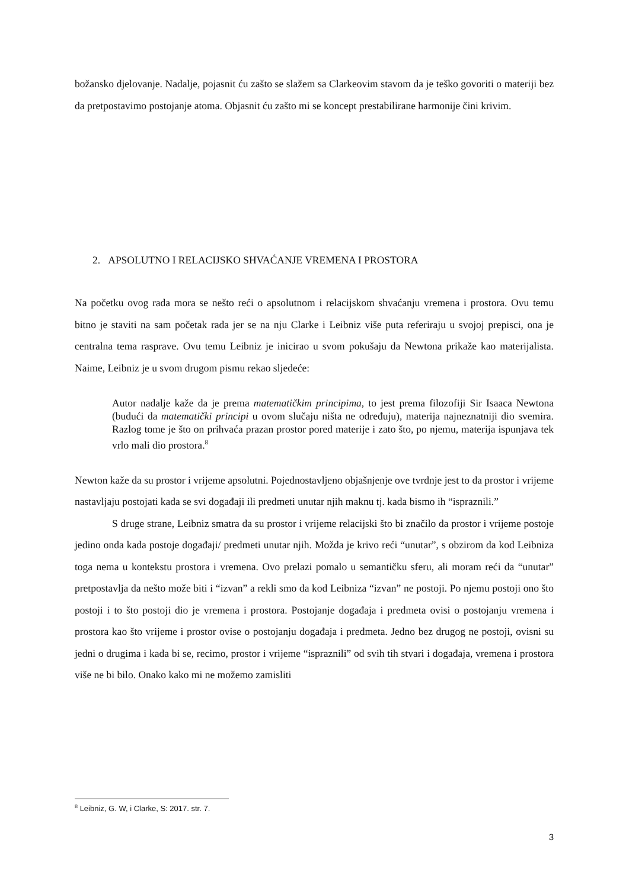božansko djelovanje. Nadalje, pojasnit ću zašto se slažem sa Clarkeovim stavom da je teško govoriti o materiji bez da pretpostavimo postojanje atoma. Objasnit ću zašto mi se koncept prestabilirane harmonije čini krivim.
2. APSOLUTNO I RELACIJSKO SHVAĆANJE VREMENA I PROSTORA
Na početku ovog rada mora se nešto reći o apsolutnom i relacijskom shvaćanju vremena i prostora. Ovu temu bitno je staviti na sam početak rada jer se na nju Clarke i Leibniz više puta referiraju u svojoj prepisci, ona je centralna tema rasprave. Ovu temu Leibniz je inicirao u svom pokušaju da Newtona prikaže kao materijalista. Naime, Leibniz je u svom drugom pismu rekao sljedeće:
Autor nadalje kaže da je prema matematičkim principima, to jest prema filozofiji Sir Isaaca Newtona (budući da matematički principi u ovom slučaju ništa ne određuju), materija najneznatniji dio svemira. Razlog tome je što on prihvaća prazan prostor pored materije i zato što, po njemu, materija ispunjava tek vrlo mali dio prostora.<sup>8</sup>
Newton kaže da su prostor i vrijeme apsolutni. Pojednostavljeno objašnjenje ove tvrdnje jest to da prostor i vrijeme nastavljaju postojati kada se svi događaji ili predmeti unutar njih maknu tj. kada bismo ih “ispraznili.”
S druge strane, Leibniz smatra da su prostor i vrijeme relacijski što bi značilo da prostor i vrijeme postoje jedino onda kada postoje događaji/ predmeti unutar njih. Možda je krivo reći “unutar”, s obzirom da kod Leibniza toga nema u kontekstu prostora i vremena. Ovo prelazi pomalo u semantičku sferu, ali moram reći da “unutar” pretpostavlja da nešto može biti i “izvan” a rekli smo da kod Leibniza “izvan” ne postoji. Po njemu postoji ono što postoji i to što postoji dio je vremena i prostora. Postojanje događaja i predmeta ovisi o postojanju vremena i prostora kao što vrijeme i prostor ovise o postojanju događaja i predmeta. Jedno bez drugog ne postoji, ovisni su jedni o drugima i kada bi se, recimo, prostor i vrijeme “ispraznili” od svih tih stvari i događaja, vremena i prostora više ne bi bilo. Onako kako mi ne možemo zamisliti
<sup>8</sup> Leibniz, G. W, i Clarke, S: 2017. str. 7.
3